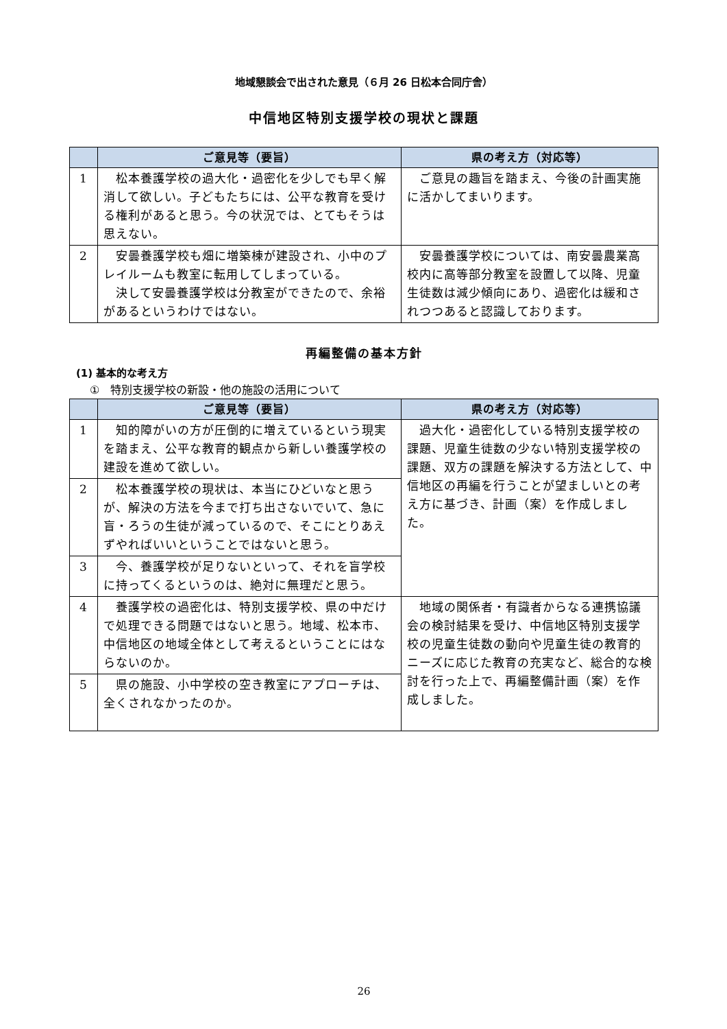地域懇談会で出された意見（６月 26 日松本合同庁舎）
中信地区特別支援学校の現状と課題
| | ご意見等（要旨） | 県の考え方（対応等） |
| --- | --- | --- |
| 1 | 松本養護学校の過大化・過密化を少しでも早く解消して欲しい。子どもたちには、公平な教育を受ける権利があると思う。今の状況では、とてもそうは思えない。 | ご意見の趣旨を踏まえ、今後の計画実施に活かしてまいります。 |
| 2 | 安曇養護学校も畑に増築棟が建設され、小中のプレイルームも教室に転用してしまっている。 決して安曇養護学校は分教室ができたので、余裕があるというわけではない。 | 安曇養護学校については、南安曇農業高校内に高等部分教室を設置して以降、児童生徒数は減少傾向にあり、過密化は緩和されつつあると認識しております。 |
再編整備の基本方針
(1) 基本的な考え方
①　特別支援学校の新設・他の施設の活用について
| | ご意見等（要旨） | 県の考え方（対応等） |
| --- | --- | --- |
| 1 | 知的障がいの方が圧倒的に増えているという現実を踏まえ、公平な教育的観点から新しい養護学校の建設を進めて欲しい。 | 過大化・過密化している特別支援学校の課題、児童生徒数の少ない特別支援学校の課題、双方の課題を解決する方法として、中信地区の再編を行うことが望ましいとの考え方に基づき、計画（案）を作成しました。 |
| 2 | 松本養護学校の現状は、本当にひどいなと思うが、解決の方法を今まで打ち出さないでいて、急に盲・ろうの生徒が減っているので、そこにとりあえずやればいいということではないと思う。 | |
| 3 | 今、養護学校が足りないといって、それを盲学校に持ってくるというのは、絶対に無理だと思う。 | |
| 4 | 養護学校の過密化は、特別支援学校、県の中だけで処理できる問題ではないと思う。地域、松本市、中信地区の地域全体として考えるということにはならないのか。 | 地域の関係者・有識者からなる連携協議会の検討結果を受け、中信地区特別支援学校の児童生徒数の動向や児童生徒の教育的ニーズに応じた教育の充実など、総合的な検討を行った上で、再編整備計画（案）を作成しました。 |
| 5 | 県の施設、小中学校の空き教室にアプローチは、全くされなかったのか。 | |
26